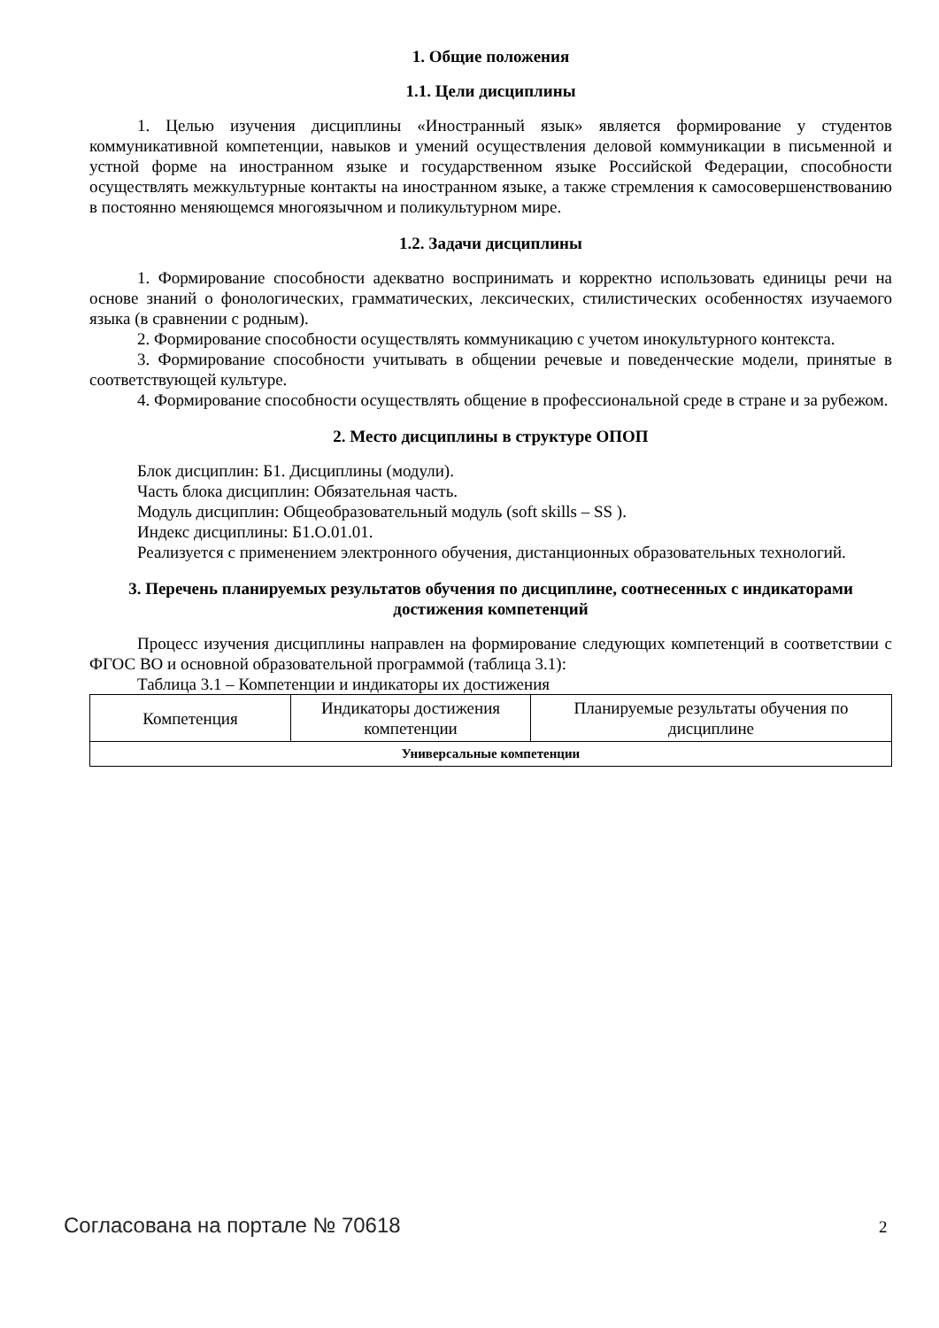1. Общие положения
1.1. Цели дисциплины
1. Целью изучения дисциплины «Иностранный язык» является формирование у студентов коммуникативной компетенции, навыков и умений осуществления деловой коммуникации в письменной и устной форме на иностранном языке и государственном языке Российской Федерации, способности осуществлять межкультурные контакты на иностранном языке, а также стремления к самосовершенствованию в постоянно меняющемся многоязычном и поликультурном мире.
1.2. Задачи дисциплины
1. Формирование способности адекватно воспринимать и корректно использовать единицы речи на основе знаний о фонологических, грамматических, лексических, стилистических особенностях изучаемого языка (в сравнении с родным).
2. Формирование способности осуществлять коммуникацию с учетом инокультурного контекста.
3. Формирование способности учитывать в общении речевые и поведенческие модели, принятые в соответствующей культуре.
4. Формирование способности осуществлять общение в профессиональной среде в стране и за рубежом.
2. Место дисциплины в структуре ОПОП
Блок дисциплин: Б1. Дисциплины (модули).
Часть блока дисциплин: Обязательная часть.
Модуль дисциплин: Общеобразовательный модуль (soft skills – SS ).
Индекс дисциплины: Б1.О.01.01.
Реализуется с применением электронного обучения, дистанционных образовательных технологий.
3. Перечень планируемых результатов обучения по дисциплине, соотнесенных с индикаторами достижения компетенций
Процесс изучения дисциплины направлен на формирование следующих компетенций в соответствии с ФГОС ВО и основной образовательной программой (таблица 3.1):
Таблица 3.1 – Компетенции и индикаторы их достижения
| Компетенция | Индикаторы достижения компетенции | Планируемые результаты обучения по дисциплине |
| --- | --- | --- |
| Универсальные компетенции | | |
Согласована на портале № 70618 2